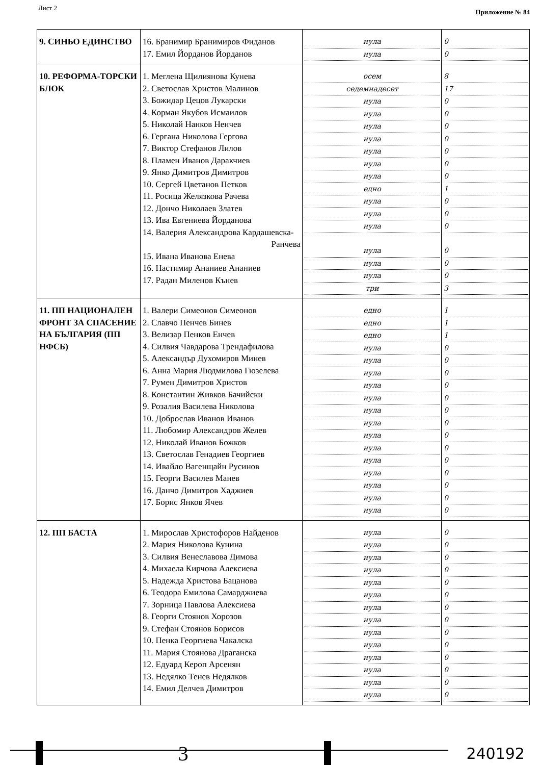Лист 2 Приложение № 84
| 9. СИНЬО ЕДИНСТВО | 16. Бранимир Бранимиров Фиданов 17. Емил Йорданов Йорданов | нула нула | 0 0 |
| 10. РЕФОРМА-ТОРСКИ БЛОК | 1. Меглена Щилиянова Кунева 2. Светослав Христов Малинов 3. Божидар Цецов Лукарски 4. Корман Якубов Исмаилов 5. Николай Нанков Ненчев 6. Гергана Николова Гергова 7. Виктор Стефанов Лилов 8. Пламен Иванов Даракчиев 9. Янко Димитров Димитров 10. Сергей Цветанов Петков 11. Росица Желязкова Рачева 12. Дончо Николаев Златев 13. Ива Евгениева Йорданова 14. Валерия Александрова Кардашевска- Ранчева 15. Ивана Иванова Енева 16. Настимир Ананиев Ананиев 17. Радан Миленов Кънев | осем седемнадесет нула нула нула нула нула нула нула едно нула нула нула нула нула нула три | 8 17 0 0 0 0 0 0 0 1 0 0 0 0 0 0 3 |
| 11. ПП НАЦИОНАЛЕН ФРОНТ ЗА СПАСЕНИЕ НА БЪЛГАРИЯ (ПП НФСБ) | 1. Валери Симеонов Симеонов 2. Славчо Пенчев Бинев 3. Велизар Пенков Енчев 4. Силвия Чавдарова Трендафилова 5. Александър Духомиров Минев 6. Анна Мария Людмилова Гюзелева 7. Румен Димитров Христов 8. Константин Живков Бачийски 9. Розалия Василева Николова 10. Доброслав Иванов Иванов 11. Любомир Александров Желев 12. Николай Иванов Божков 13. Светослав Генадиев Георгиев 14. Ивайло Вагенщайн Русинов 15. Георги Василев Манев 16. Данчо Димитров Хаджиев 17. Борис Янков Ячев | едно едно едно нула нула нула нула нула нула нула нула нула нула нула нула нула нула | 1 1 1 0 0 0 0 0 0 0 0 0 0 0 0 0 0 |
| 12. ПП БАСТА | 1. Мирослав Христофоров Найденов 2. Мария Николова Кунина 3. Силвия Венеславова Димова 4. Михаела Кирчова Алексиева 5. Надежда Христова Бацанова 6. Теодора Емилова Самарджиева 7. Зорница Павлова Алексиева 8. Георги Стоянов Хорозов 9. Стефан Стоянов Борисов 10. Пенка Георгиева Чакалска 11. Мария Стоянова Драганска 12. Едуард Кероп Арсенян 13. Недялко Тенев Недялков 14. Емил Делчев Димитров | нула нула нула нула нула нула нула нула нула нула нула нула нула нула | 0 0 0 0 0 0 0 0 0 0 0 0 0 0 |
3
240192